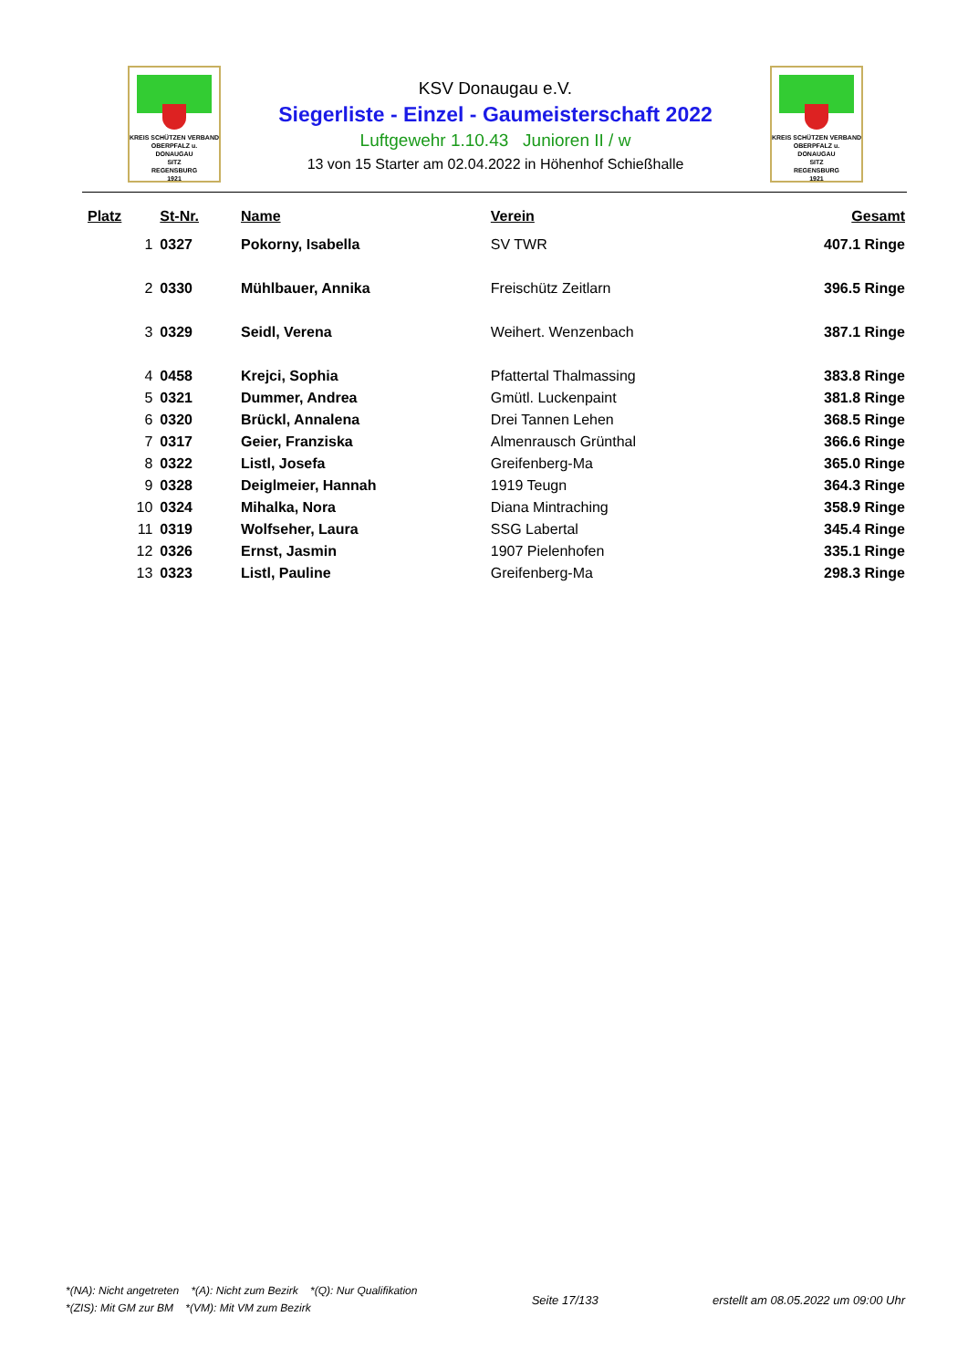KREIS SCHÜTZEN VERBAND
OBERPFALZ u.
DONAUGAU
SITZ
REGENSBURG
1921
KSV Donaugau e.V.
Siegerliste - Einzel - Gaumeisterschaft 2022
Luftgewehr 1.10.43 Junioren II / w
13 von 15 Starter am 02.04.2022 in Höhenhof Schießhalle
KREIS SCHÜTZEN VERBAND
OBERPFALZ u.
DONAUGAU
SITZ
REGENSBURG
1921
| Platz | St-Nr. | Name | Verein | Gesamt |
| --- | --- | --- | --- | --- |
| 1 | 0327 | Pokorny, Isabella | SV TWR | 407.1 Ringe |
| 2 | 0330 | Mühlbauer, Annika | Freischütz Zeitlarn | 396.5 Ringe |
| 3 | 0329 | Seidl, Verena | Weihert. Wenzenbach | 387.1 Ringe |
| 4 | 0458 | Krejci, Sophia | Pfattertal Thalmassing | 383.8 Ringe |
| 5 | 0321 | Dummer, Andrea | Gmütl. Luckenpaint | 381.8 Ringe |
| 6 | 0320 | Brückl, Annalena | Drei Tannen Lehen | 368.5 Ringe |
| 7 | 0317 | Geier, Franziska | Almenrausch Grünthal | 366.6 Ringe |
| 8 | 0322 | Listl, Josefa | Greifenberg-Ma | 365.0 Ringe |
| 9 | 0328 | Deiglmeier, Hannah | 1919 Teugn | 364.3 Ringe |
| 10 | 0324 | Mihalka, Nora | Diana Mintraching | 358.9 Ringe |
| 11 | 0319 | Wolfseher, Laura | SSG Labertal | 345.4 Ringe |
| 12 | 0326 | Ernst, Jasmin | 1907 Pielenhofen | 335.1 Ringe |
| 13 | 0323 | Listl, Pauline | Greifenberg-Ma | 298.3 Ringe |
*(NA): Nicht angetreten *(A): Nicht zum Bezirk *(Q): Nur Qualifikation
*(ZIS): Mit GM zur BM *(VM): Mit VM zum Bezirk
Seite 17/133
erstellt am 08.05.2022 um 09:00 Uhr